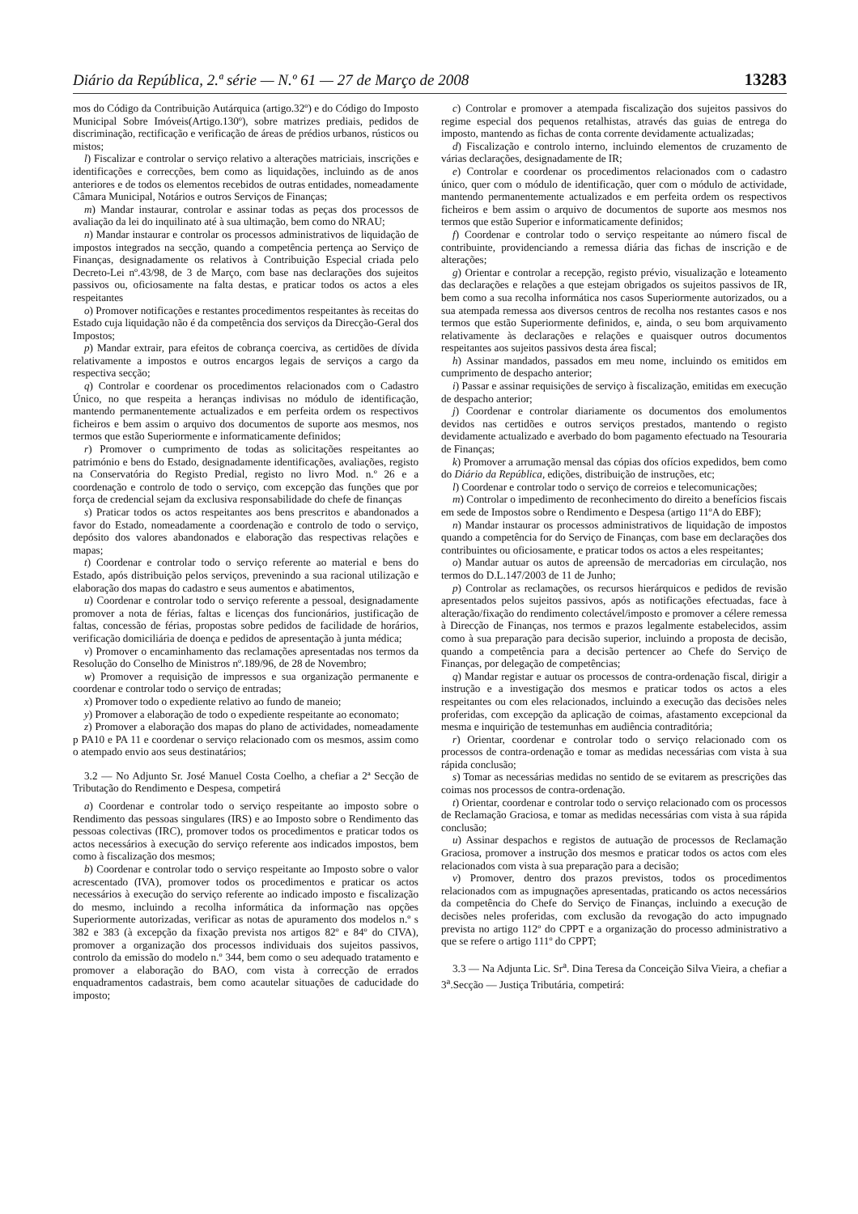Diário da República, 2.ª série — N.º 61 — 27 de Março de 2008 13283
mos do Código da Contribuição Autárquica (artigo.32º) e do Código do Imposto Municipal Sobre Imóveis(Artigo.130º), sobre matrizes prediais, pedidos de discriminação, rectificação e verificação de áreas de prédios urbanos, rústicos ou mistos;
l) Fiscalizar e controlar o serviço relativo a alterações matriciais, inscrições e identificações e correcções, bem como as liquidações, incluindo as de anos anteriores e de todos os elementos recebidos de outras entidades, nomeadamente Câmara Municipal, Notários e outros Serviços de Finanças;
m) Mandar instaurar, controlar e assinar todas as peças dos processos de avaliação da lei do inquilinato até à sua ultimação, bem como do NRAU;
n) Mandar instaurar e controlar os processos administrativos de liquidação de impostos integrados na secção, quando a competência pertença ao Serviço de Finanças, designadamente os relativos à Contribuição Especial criada pelo Decreto-Lei nº.43/98, de 3 de Março, com base nas declarações dos sujeitos passivos ou, oficiosamente na falta destas, e praticar todos os actos a eles respeitantes
o) Promover notificações e restantes procedimentos respeitantes às receitas do Estado cuja liquidação não é da competência dos serviços da Direcção-Geral dos Impostos;
p) Mandar extrair, para efeitos de cobrança coerciva, as certidões de dívida relativamente a impostos e outros encargos legais de serviços a cargo da respectiva secção;
q) Controlar e coordenar os procedimentos relacionados com o Cadastro Único, no que respeita a heranças indivisas no módulo de identificação, mantendo permanentemente actualizados e em perfeita ordem os respectivos ficheiros e bem assim o arquivo dos documentos de suporte aos mesmos, nos termos que estão Superiormente e informaticamente definidos;
r) Promover o cumprimento de todas as solicitações respeitantes ao património e bens do Estado, designadamente identificações, avaliações, registo na Conservatória do Registo Predial, registo no livro Mod. n.º 26 e a coordenação e controlo de todo o serviço, com excepção das funções que por força de credencial sejam da exclusiva responsabilidade do chefe de finanças
s) Praticar todos os actos respeitantes aos bens prescritos e abandonados a favor do Estado, nomeadamente a coordenação e controlo de todo o serviço, depósito dos valores abandonados e elaboração das respectivas relações e mapas;
t) Coordenar e controlar todo o serviço referente ao material e bens do Estado, após distribuição pelos serviços, prevenindo a sua racional utilização e elaboração dos mapas do cadastro e seus aumentos e abatimentos,
u) Coordenar e controlar todo o serviço referente a pessoal, designadamente promover a nota de férias, faltas e licenças dos funcionários, justificação de faltas, concessão de férias, propostas sobre pedidos de facilidade de horários, verificação domiciliária de doença e pedidos de apresentação à junta médica;
v) Promover o encaminhamento das reclamações apresentadas nos termos da Resolução do Conselho de Ministros nº.189/96, de 28 de Novembro;
w) Promover a requisição de impressos e sua organização permanente e coordenar e controlar todo o serviço de entradas;
x) Promover todo o expediente relativo ao fundo de maneio;
y) Promover a elaboração de todo o expediente respeitante ao economato;
z) Promover a elaboração dos mapas do plano de actividades, nomeadamente p PA10 e PA 11 e coordenar o serviço relacionado com os mesmos, assim como o atempado envio aos seus destinatários;
3.2 — No Adjunto Sr. José Manuel Costa Coelho, a chefiar a 2ª Secção de Tributação do Rendimento e Despesa, competirá
a) Coordenar e controlar todo o serviço respeitante ao imposto sobre o Rendimento das pessoas singulares (IRS) e ao Imposto sobre o Rendimento das pessoas colectivas (IRC), promover todos os procedimentos e praticar todos os actos necessários à execução do serviço referente aos indicados impostos, bem como à fiscalização dos mesmos;
b) Coordenar e controlar todo o serviço respeitante ao Imposto sobre o valor acrescentado (IVA), promover todos os procedimentos e praticar os actos necessários à execução do serviço referente ao indicado imposto e fiscalização do mesmo, incluindo a recolha informática da informação nas opções Superiormente autorizadas, verificar as notas de apuramento dos modelos n.º s 382 e 383 (à excepção da fixação prevista nos artigos 82º e 84º do CIVA), promover a organização dos processos individuais dos sujeitos passivos, controlo da emissão do modelo n.º 344, bem como o seu adequado tratamento e promover a elaboração do BAO, com vista à correcção de errados enquadramentos cadastrais, bem como acautelar situações de caducidade do imposto;
c) Controlar e promover a atempada fiscalização dos sujeitos passivos do regime especial dos pequenos retalhistas, através das guias de entrega do imposto, mantendo as fichas de conta corrente devidamente actualizadas;
d) Fiscalização e controlo interno, incluindo elementos de cruzamento de várias declarações, designadamente de IR;
e) Controlar e coordenar os procedimentos relacionados com o cadastro único, quer com o módulo de identificação, quer com o módulo de actividade, mantendo permanentemente actualizados e em perfeita ordem os respectivos ficheiros e bem assim o arquivo de documentos de suporte aos mesmos nos termos que estão Superior e informaticamente definidos;
f) Coordenar e controlar todo o serviço respeitante ao número fiscal de contribuinte, providenciando a remessa diária das fichas de inscrição e de alterações;
g) Orientar e controlar a recepção, registo prévio, visualização e loteamento das declarações e relações a que estejam obrigados os sujeitos passivos de IR, bem como a sua recolha informática nos casos Superiormente autorizados, ou a sua atempada remessa aos diversos centros de recolha nos restantes casos e nos termos que estão Superiormente definidos, e, ainda, o seu bom arquivamento relativamente às declarações e relações e quaisquer outros documentos respeitantes aos sujeitos passivos desta área fiscal;
h) Assinar mandados, passados em meu nome, incluindo os emitidos em cumprimento de despacho anterior;
i) Passar e assinar requisições de serviço à fiscalização, emitidas em execução de despacho anterior;
j) Coordenar e controlar diariamente os documentos dos emolumentos devidos nas certidões e outros serviços prestados, mantendo o registo devidamente actualizado e averbado do bom pagamento efectuado na Tesouraria de Finanças;
k) Promover a arrumação mensal das cópias dos ofícios expedidos, bem como do Diário da República, edições, distribuição de instruções, etc;
l) Coordenar e controlar todo o serviço de correios e telecomunicações;
m) Controlar o impedimento de reconhecimento do direito a benefícios fiscais em sede de Impostos sobre o Rendimento e Despesa (artigo 11ºA do EBF);
n) Mandar instaurar os processos administrativos de liquidação de impostos quando a competência for do Serviço de Finanças, com base em declarações dos contribuintes ou oficiosamente, e praticar todos os actos a eles respeitantes;
o) Mandar autuar os autos de apreensão de mercadorias em circulação, nos termos do D.L.147/2003 de 11 de Junho;
p) Controlar as reclamações, os recursos hierárquicos e pedidos de revisão apresentados pelos sujeitos passivos, após as notificações efectuadas, face à alteração/fixação do rendimento colectável/imposto e promover a célere remessa à Direcção de Finanças, nos termos e prazos legalmente estabelecidos, assim como à sua preparação para decisão superior, incluindo a proposta de decisão, quando a competência para a decisão pertencer ao Chefe do Serviço de Finanças, por delegação de competências;
q) Mandar registar e autuar os processos de contra-ordenação fiscal, dirigir a instrução e a investigação dos mesmos e praticar todos os actos a eles respeitantes ou com eles relacionados, incluindo a execução das decisões neles proferidas, com excepção da aplicação de coimas, afastamento excepcional da mesma e inquirição de testemunhas em audiência contraditória;
r) Orientar, coordenar e controlar todo o serviço relacionado com os processos de contra-ordenação e tomar as medidas necessárias com vista à sua rápida conclusão;
s) Tomar as necessárias medidas no sentido de se evitarem as prescrições das coimas nos processos de contra-ordenação.
t) Orientar, coordenar e controlar todo o serviço relacionado com os processos de Reclamação Graciosa, e tomar as medidas necessárias com vista à sua rápida conclusão;
u) Assinar despachos e registos de autuação de processos de Reclamação Graciosa, promover a instrução dos mesmos e praticar todos os actos com eles relacionados com vista à sua preparação para a decisão;
v) Promover, dentro dos prazos previstos, todos os procedimentos relacionados com as impugnações apresentadas, praticando os actos necessários da competência do Chefe do Serviço de Finanças, incluindo a execução de decisões neles proferidas, com exclusão da revogação do acto impugnado prevista no artigo 112º do CPPT e a organização do processo administrativo a que se refere o artigo 111º do CPPT;
3.3 — Na Adjunta Lic. Sr<sup>a</sup>. Dina Teresa da Conceição Silva Vieira, a chefiar a 3<sup>a</sup>.Secção — Justiça Tributária, competirá: